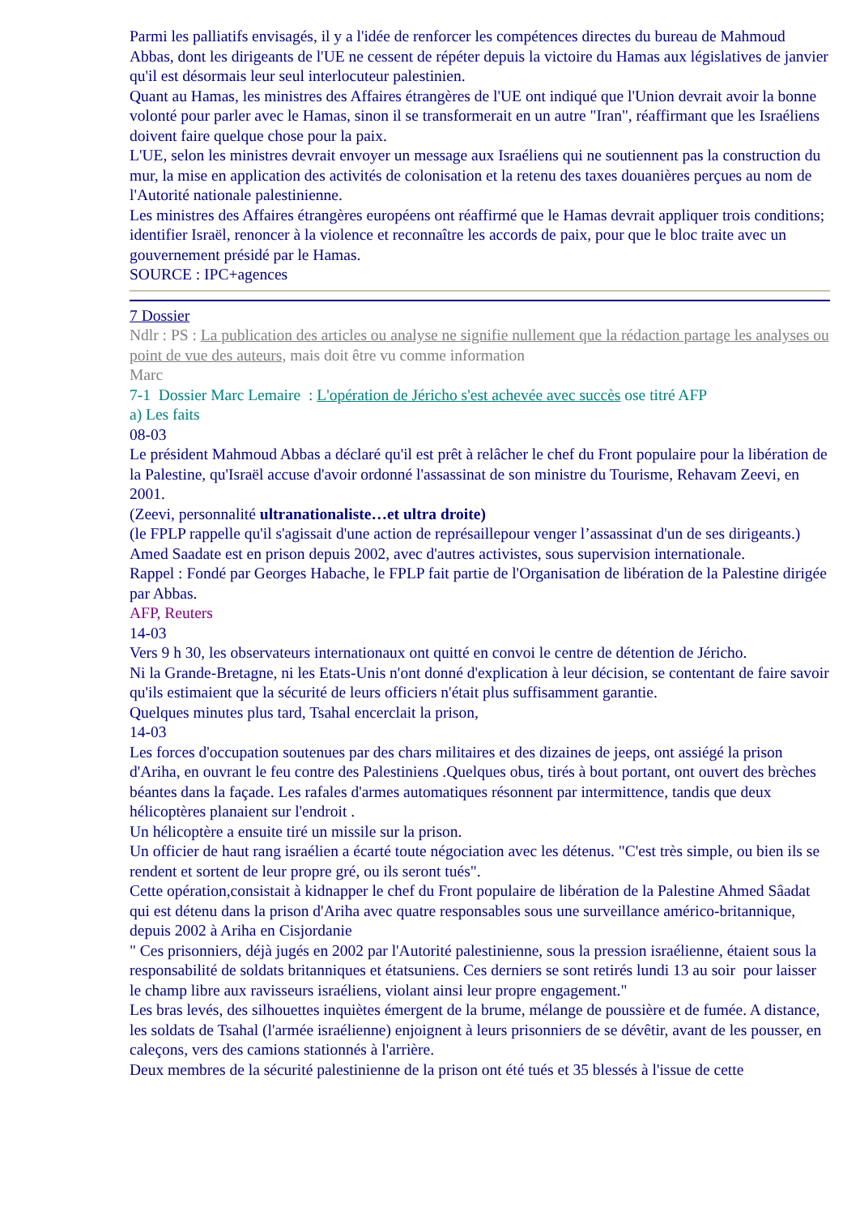Parmi les palliatifs envisagés, il y a l'idée de renforcer les compétences directes du bureau de Mahmoud Abbas, dont les dirigeants de l'UE ne cessent de répéter depuis la victoire du Hamas aux législatives de janvier qu'il est désormais leur seul interlocuteur palestinien.
Quant au Hamas, les ministres des Affaires étrangères de l'UE ont indiqué que l'Union devrait avoir la bonne volonté pour parler avec le Hamas, sinon il se transformerait en un autre "Iran", réaffirmant que les Israéliens doivent faire quelque chose pour la paix.
L'UE, selon les ministres devrait envoyer un message aux Israéliens qui ne soutiennent pas la construction du mur, la mise en application des activités de colonisation et la retenu des taxes douanières perçues au nom de l'Autorité nationale palestinienne.
Les ministres des Affaires étrangères européens ont réaffirmé que le Hamas devrait appliquer trois conditions; identifier Israël, renoncer à la violence et reconnaître les accords de paix, pour que le bloc traite avec un gouvernement présidé par le Hamas.
SOURCE : IPC+agences
7 Dossier
Ndlr : PS : La publication des articles ou analyse ne signifie nullement que la rédaction partage les analyses ou point de vue des auteurs, mais doit être vu comme information
Marc
7-1 Dossier Marc Lemaire : L'opération de Jéricho s'est achevée avec succès ose titré AFP
a) Les faits
08-03
Le président Mahmoud Abbas a déclaré qu'il est prêt à relâcher le chef du Front populaire pour la libération de la Palestine, qu'Israël accuse d'avoir ordonné l'assassinat de son ministre du Tourisme, Rehavam Zeevi, en 2001.
(Zeevi, personnalité ultranationaliste…et ultra droite)
(le FPLP rappelle qu'il s'agissait d'une action de représaillepour venger l’assassinat d'un de ses dirigeants.)
Amed Saadate est en prison depuis 2002, avec d'autres activistes, sous supervision internationale.
Rappel : Fondé par Georges Habache, le FPLP fait partie de l'Organisation de libération de la Palestine dirigée par Abbas.
AFP, Reuters
14-03
Vers 9 h 30, les observateurs internationaux ont quitté en convoi le centre de détention de Jéricho.
Ni la Grande-Bretagne, ni les Etats-Unis n'ont donné d'explication à leur décision, se contentant de faire savoir qu'ils estimaient que la sécurité de leurs officiers n'était plus suffisamment garantie.
Quelques minutes plus tard, Tsahal encerclait la prison,
14-03
Les forces d'occupation soutenues par des chars militaires et des dizaines de jeeps, ont assiégé la prison d'Ariha, en ouvrant le feu contre des Palestiniens .Quelques obus, tirés à bout portant, ont ouvert des brèches béantes dans la façade. Les rafales d'armes automatiques résonnent par intermittence, tandis que deux hélicoptères planaient sur l'endroit .
Un hélicoptère a ensuite tiré un missile sur la prison.
Un officier de haut rang israélien a écarté toute négociation avec les détenus. "C'est très simple, ou bien ils se rendent et sortent de leur propre gré, ou ils seront tués".
Cette opération,consistait à kidnapper le chef du Front populaire de libération de la Palestine Ahmed Sâadat qui est détenu dans la prison d'Ariha avec quatre responsables sous une surveillance américo-britannique, depuis 2002 à Ariha en Cisjordanie
" Ces prisonniers, déjà jugés en 2002 par l'Autorité palestinienne, sous la pression israélienne, étaient sous la responsabilité de soldats britanniques et étatsuniens. Ces derniers se sont retirés lundi 13 au soir pour laisser le champ libre aux ravisseurs israéliens, violant ainsi leur propre engagement."
Les bras levés, des silhouettes inquiètes émergent de la brume, mélange de poussière et de fumée. A distance, les soldats de Tsahal (l'armée israélienne) enjoignent à leurs prisonniers de se dévêtir, avant de les pousser, en caleçons, vers des camions stationnés à l'arrière.
Deux membres de la sécurité palestinienne de la prison ont été tués et 35 blessés à l'issue de cette